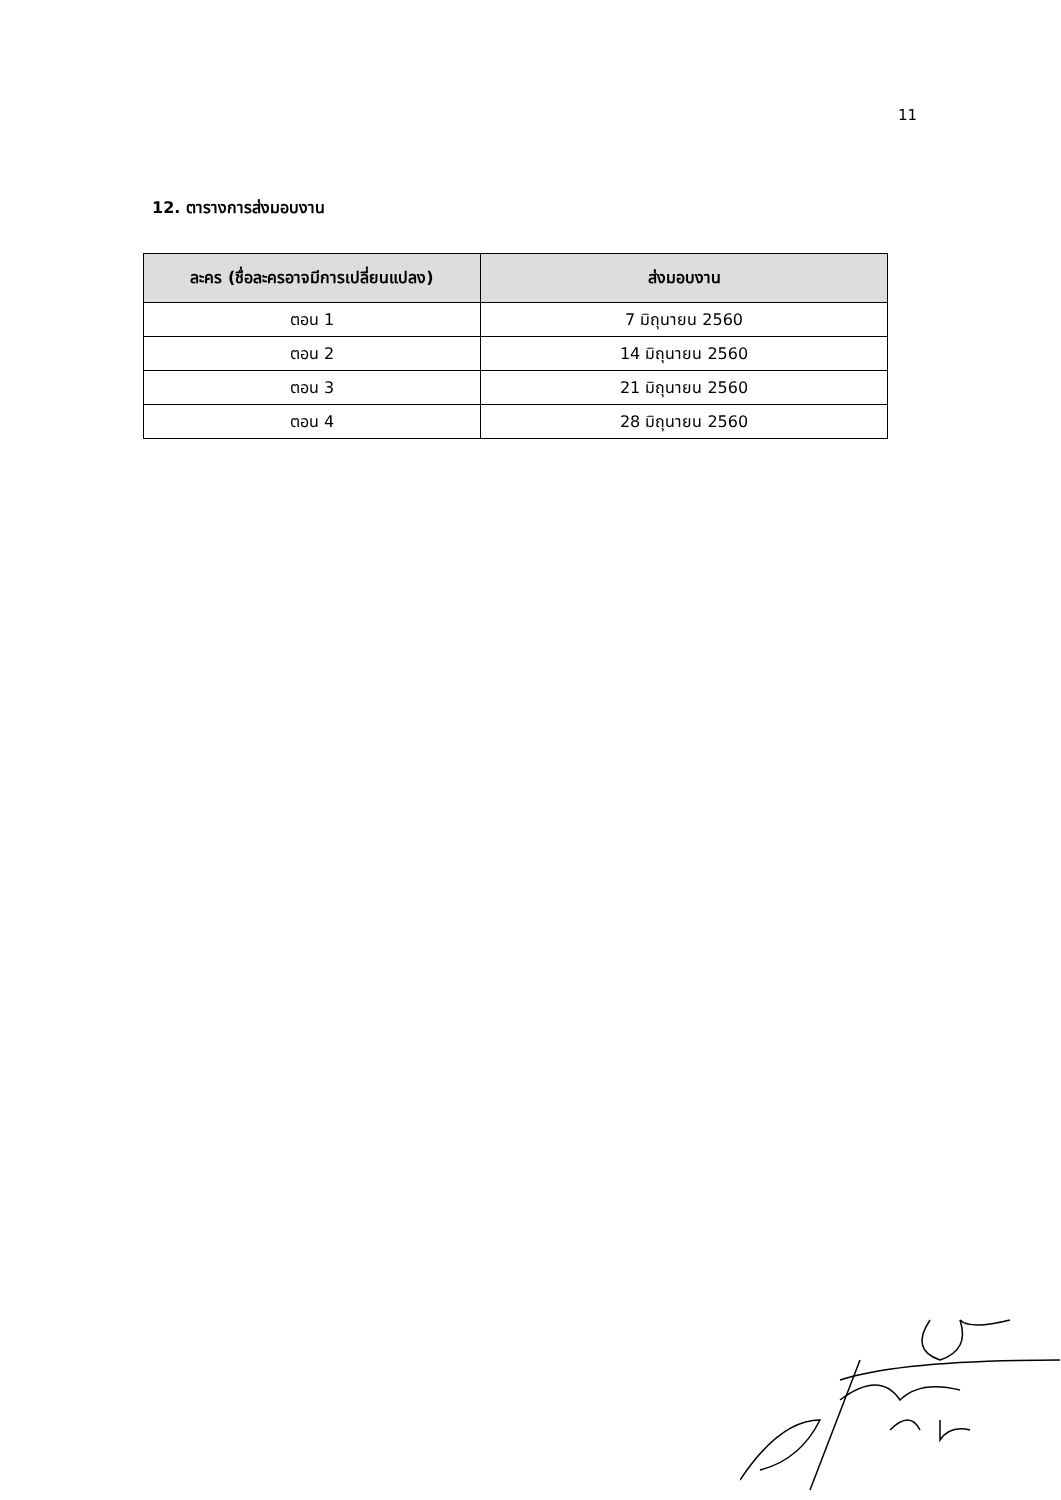11
12. ตารางการส่งมอบงาน
| ละคร (ชื่อละครอาจมีการเปลี่ยนแปลง) | ส่งมอบงาน |
| --- | --- |
| ตอน 1 | 7 มิถุนายน 2560 |
| ตอน 2 | 14 มิถุนายน 2560 |
| ตอน 3 | 21 มิถุนายน 2560 |
| ตอน 4 | 28 มิถุนายน 2560 |